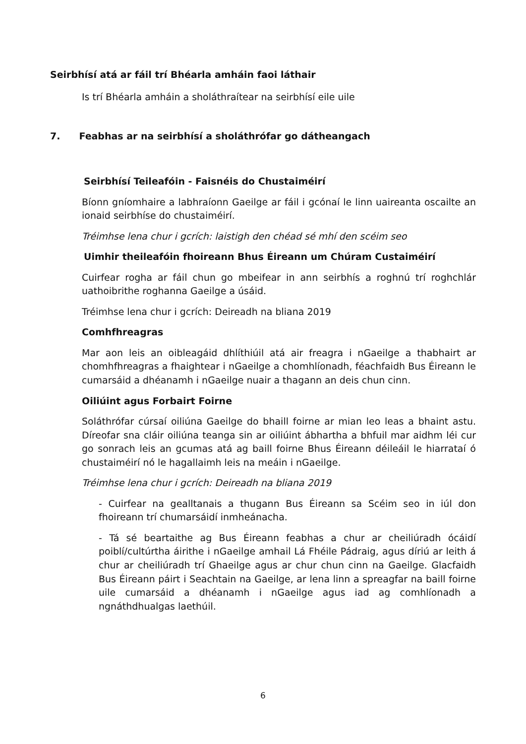Seirbhísí atá ar fáil trí Bhéarla amháin faoi láthair
Is trí Bhéarla amháin a sholáthraítear na seirbhísí eile uile
7. Feabhas ar na seirbhísí a sholáthrófar go dátheangach
Seirbhísí Teileafóin - Faisnéis do Chustaiméirí
Bíonn gníomhaire a labhraíonn Gaeilge ar fáil i gcónaí le linn uaireanta oscailte an ionaid seirbhíse do chustaiméirí.
Tréimhse lena chur i gcrích: laistigh den chéad sé mhí den scéim seo
Uimhir theileafóin fhoireann Bhus Éireann um Chúram Custaiméirí
Cuirfear rogha ar fáil chun go mbeifear in ann seirbhís a roghnú trí roghchlár uathoibrithe roghanna Gaeilge a úsáid.
Tréimhse lena chur i gcrích: Deireadh na bliana 2019
Comhfhreagras
Mar aon leis an oibleagáid dhlíthiúil atá air freagra i nGaeilge a thabhairt ar chomhfhreagras a fhaightear i nGaeilge a chomhlíonadh, féachfaidh Bus Éireann le cumarsáid a dhéanamh i nGaeilge nuair a thagann an deis chun cinn.
Oiliúint agus Forbairt Foirne
Soláthrófar cúrsaí oiliúna Gaeilge do bhaill foirne ar mian leo leas a bhaint astu. Díreofar sna cláir oiliúna teanga sin ar oiliúint ábhartha a bhfuil mar aidhm léi cur go sonrach leis an gcumas atá ag baill foirne Bhus Éireann déileáil le hiarrataí ó chustaiméirí nó le hagallaimh leis na meáin i nGaeilge.
Tréimhse lena chur i gcrích: Deireadh na bliana 2019
- Cuirfear na gealltanais a thugann Bus Éireann sa Scéim seo in iúl don fhoireann trí chumarsáidí inmheánacha.
- Tá sé beartaithe ag Bus Éireann feabhas a chur ar cheiliúradh ócáidí poiblí/cultúrtha áirithe i nGaeilge amhail Lá Fhéile Pádraig, agus díriú ar leith á chur ar cheiliúradh trí Ghaeilge agus ar chur chun cinn na Gaeilge. Glacfaidh Bus Éireann páirt i Seachtain na Gaeilge, ar lena linn a spreagfar na baill foirne uile cumarsáid a dhéanamh i nGaeilge agus iad ag comhlíonadh a ngnáthdhualgas laethúil.
6